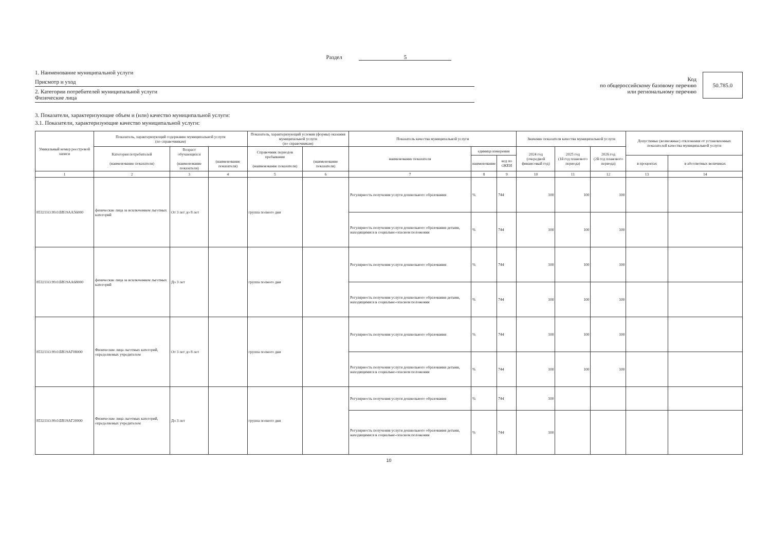Раздел 5
1. Наименование муниципальной услуги
Присмотр и уход
2. Категории потребителей муниципальной услуги
Физические лица
Код
по общероссийскому базовому перечню
или региональному перечню
50.785.0
3. Показатели, характеризующие объем и (или) качество муниципальной услуги:
3.1. Показатели, характеризующие качество муниципальной услуги:
| Уникальный номер реестровой записи | Показатель, характеризующий содержание муниципальной услуги (по справочникам) | | | Показатель, характеризующий условия (формы) оказания муниципальной услуги (по справочникам) | | Показатель качества муниципальной услуги | | | Значение показателя качества муниципальной услуги | | | Допустимые (возможные) отклонения от установленных показателей качества муниципальной услуги | |
| --- | --- | --- | --- | --- | --- | --- | --- | --- | --- | --- | --- | --- | --- |
| | Категория потребителей (наименование показателя) | Возраст обучающихся (наименование показателя) | (наименование показателя) | Справочник периодов пребывания (наименование показателя) | (наименование показателя) | наименование показателя | единица измерения | | 2024 год (очередной финансовый год) | 2025 год (1й год планового периода) | 2026 год (2й год планового периода) | | |
| | | | | | | | наименование | код по ОКЕИ | | | | в процентах | в абсолютных величинах |
| 1 | 2 | 3 | 4 | 5 | 6 | 7 | 8 | 9 | 10 | 11 | 12 | 13 | 14 |
| 853211О.99.0.БВ19АА56000 | физические лица за исключением льготных категорий | От 3 лет до 8 лет | | группа полного дня | | Регулярность получения услуги дошкольного образования | % | 744 | 100 | 100 | 100 | | |
| | | | | | | Регулярность получения услуги дошкольного образования детьми, находящимися в социально-опасном положении | % | 744 | 100 | 100 | 100 | | |
| 853211О.99.0.БВ19АА68000 | физические лица за исключением льготных категорий | До 3 лет | | группа полного дня | | Регулярность получения услуги дошкольного образования | % | 744 | 100 | 100 | 100 | | |
| | | | | | | Регулярность получения услуги дошкольного образования детьми, находящимися в социально-опасном положении | % | 744 | 100 | 100 | 100 | | |
| 853211О.99.0.БВ19АГ08000 | Физические лица льготных категорий, определяемых учредителем | От 3 лет до 8 лет | | группа полного дня | | Регулярность получения услуги дошкольного образования | % | 744 | 100 | 100 | 100 | | |
| | | | | | | Регулярность получения услуги дошкольного образования детьми, находящимися в социально-опасном положении | % | 744 | 100 | 100 | 100 | | |
| 853211О.99.0.БВ19АГ20000 | Физические лица льготных категорий, определяемых учредителем | До 3 лет | | группа полного дня | | Регулярность получения услуги дошкольного образования | % | 744 | 100 | | | | |
| | | | | | | Регулярность получения услуги дошкольного образования детьми, находящимися в социально-опасном положении | % | 744 | 100 | | | | |
10